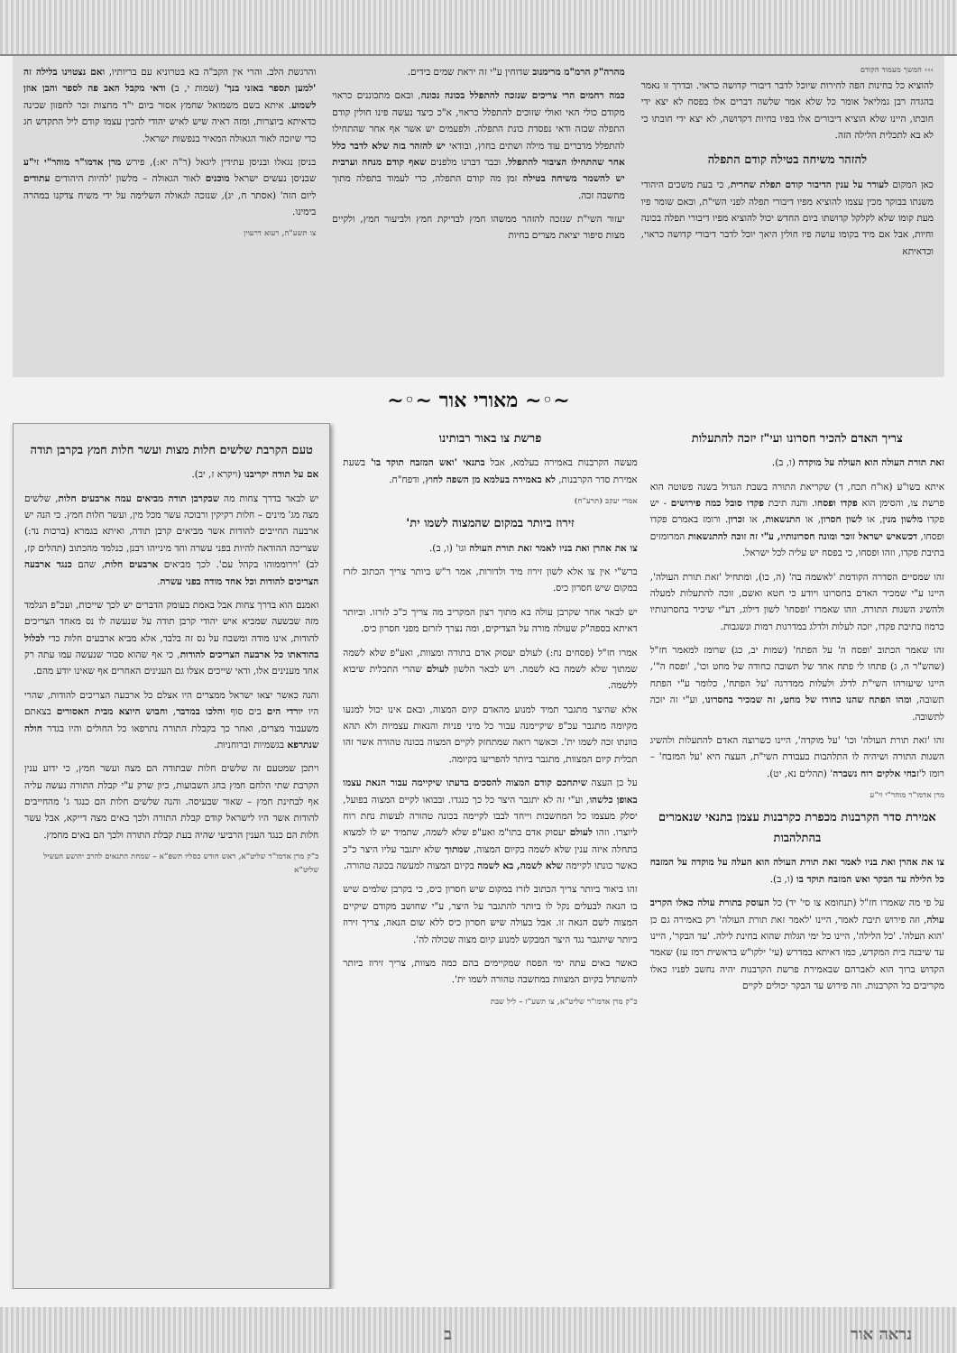››› המשך מעמוד הקודם
להוציא כל בחינות הפה לחירות שיוכל לדבר דיבורי קדושה כראוי. ובדרך זו נאמר בהגדה רבן גמליאל אומר כל שלא אמר שלשה דברים אלו בפסח לא יצא ידי חובתו, היינו שלא הוציא דיבורים אלו בפיו בחיות דקדושה, לא יצא ידי חובתו כי לא בא לתכלית הלילה הזה.
להזהר משיחה בטילה קודם התפלה
כאן המקום לעורר על ענין הדיבור קודם תפלת שחרית, כי בעת משכים היהודי משנתו בבוקר מכין עצמו להוציא מפיו דיבורי תפלה לפני השי"ת, ובאם שומר פיו מעת קומו שלא לקלקל קדושתו ביום החדש יכול להוציא מפיו דיבורי תפלה בכונה וחיות, אבל אם מיד בקומו עושה פיו חולין היאך יוכל לדבר דיבורי קדושה כראוי, וכדאיתא
מהרה"ק הרמ"מ מרימנוב שדוחין ע"י זה יראת שמים בידים.
כמה רחמים הרי צריכים שנזכה להתפלל בכונה נכונה, ובאם מתכוננים כראוי מקודם כולי האי ואולי שזוכים להתפלל כראוי, א"כ כיצד נעשה פינו חולין קודם התפלה שבזה ודאי נפסדת כונת התפלה. ולפעמים יש אשר אף אחר שהתחילו להתפלל מדברים עוד מילה ושתים בחוץ, ובודאי יש להזהר בזה שלא לדבר כלל אחר שהתחילו הציבור להתפלל. וכבר דברנו מלפנים שאף קודם מנחה וערבית יש להשמר משיחה בטילה זמן מה קודם התפלה, כדי לעמוד בתפלה מתוך מחשבה זכה.
יעזור השי"ת שנזכה להזהר ממשהו חמץ לבדיקת חמץ ולביעור חמץ, ולקיים מצות סיפור יציאת מצרים בחיות
והרגשת הלב. והרי אין הקב"ה בא בטרוניא עם בריותיו, ואם נצטוינו בלילה זה 'למען תספר באזני בנך' (שמות י, ב) ודאי מקבל האב פה לספר והבן אוזן לשמוע. איתא בשם משמואל שחמץ אסור ביום י"ד מחצות זכר לחפזון שכינה כדאיתא ביוצרות, ומזה ראיה שיש לאיש יהודי להכין עצמו קודם ליל התקדש חג כדי שיזכה לאור הגאולה המאיר בנפשות ישראל.
בניסן נגאלו ובניסן עתידין ליגאל (ר"ה יא:), פירש מרן אדמו"ר מוהר"י זי"ע שבניסן נעשים ישראל מוכנים לאור הגאולה – מלשון 'להיות היהודים עתודים ליום הזה' (אסתר ח, יג), שנזכה לגאולה השלימה על ידי משיח צדקנו במהרה בימינו.
צו תשע"ה, רעוא דרעוין
~◦~ מאורי אור ~◦~
צריך האדם להכיר חסרונו ועי"ז יזכה להתעלות
זאת תורת העולה הוא העולה על מוקדה (ו, ב).
איתא בשו"ע (או"ח תכח, ד) שקריאת התורה בשבת הגדול בשנה פשוטה הוא פרשת צו, והסימן הוא פקדו ופסחו. והנה תיבת פקדו סובל כמה פירושים - יש פקדו מלשון מנין, או לשון חסרון, או התנשאות, או זכרון. ורומז באמרם פקדו ופסחו, דכשאיש ישראל זוכר ומונה חסרונותיו, ע"י זה זוכה להתנשאות המרומזים בתיבת פקדו, וזהו ופסחו, כי בפסח יש עליה לכל ישראל.
זהו שמסיים הסדרה הקודמת 'לאשמה בה' (ה, כו), ומתחיל 'זאת תורת העולה', היינו ע"י שמכיר האדם בחסרונו ויודע כי חטא ואשם, זוכה להתעלות למעלה ולהשיג השגות התורה. וזהו שאמרו 'ופסחו' לשון דילוג, דע"י שיכיר בחסרונותיו כרמוז בתיבת פקדו, יזכה לעלות ולדלג במדרגות רמות ונשגבות.
זהו שאמר הכתוב 'ופסח ה' על הפתח' (שמות יב, כג) שרומז למאמר חז"ל (שהש"ר ה, ג) פתחו לי פתח אחד של תשובה כחודה של מחט וכו', 'ופסח ה"', היינו שיעזרהו השי"ת לדלג ולעלות ממדרגה 'על הפתח', כלומר ע"י הפתח תשובה, ומהו הפתח שהנו כחודו של מחט, זה שמכיר בחסרונו, וע"י זה יזכה לתשובה.
זהו 'זאת תורת העולה' וכו' 'על מוקדה', היינו כשרוצה האדם להתעלות ולהשיג השגות התורה ושיהיה לו התלהבות בעבודת השי"ת, העצה היא 'על המזבח' – רומז ל'זבחי אלקים רוח נשברה' (תהלים נא, יט).
מרן אדמו"ר מוהר"י זי"ע
אמירת סדר הקרבנות מכפרת כקרבנות עצמן בתנאי שנאמרים בהתלהבות
צו את אהרן ואת בניו לאמר זאת תורת העולה הוא העלה על מוקדה על המזבח כל הלילה עד הבקר ואש המזבח תוקד בו (ו, ב).
על פי מה שאמרו חז"ל (תנחומא צו סי' יד) כל העוסק בתורת עולה כאלו הקריב עולה, וזה פירוש תיבת לאמר, היינו 'לאמר זאת תורת העולה' רק באמירה גם כן 'הוא העלה'. 'כל הלילה', היינו כל ימי הגלות שהוא בחינת לילה. 'עד הבקר', היינו עד שיבנה בית המקדש, כמו דאיתא במדרש (עי' ילקו"ש בראשית רמז עז) שאמר הקדוש ברוך הוא לאברהם שבאמירת פרשת הקרבנות יהיה נחשב לפניו כאלו מקריבים כל הקרבנות. וזה פירוש עד הבקר יכולים לקיים
פרשת צו באור רבותינו
מעשה הקרבנות באמירה בעלמא, אבל בתנאי 'ואש המזבח תוקד בו' בשעת אמירת סדר הקרבנות, לא באמירה בעלמא מן השפה לחוץ, ודפח"ח.
אמרי יעקב (תרע"ח)
זירוז ביותר במקום שהמצוה לשמו ית'
צו את אהרן ואת בניו לאמר זאת תורת העולה וגו' (ו, ב).
ברש"י אין צו אלא לשון זירוז מיד ולדורות, אמר ר"ש ביותר צריך הכתוב לזרז במקום שיש חסרון כיס.
יש לבאר אחר שקרבן עולה בא מתוך רצון המקריב מה צריך כ"כ לזרזו. וביותר דאיתא בספה"ק שעולה מורה על הצדיקים, ומה נצרך לזרזם מפני חסרון כיס.
אמרו חז"ל (פסחים נח:) לעולם יעסוק אדם בתורה ומצוות, ואע"פ שלא לשמה שמתוך שלא לשמה בא לשמה. ויש לבאר הלשון לעולם שהרי התכלית שיבוא ללשמה.
אלא שהיצר מתגבר תמיד למנוע מהאדם קיום המצוה, ובאם אינו יכול למנעו מקיומה מתגבר עכ"פ שיקיימנה עבור כל מיני פניות והנאות עצמיות ולא תהא כוונתו זכה לשמו ית'. וכאשר רואה שמתחזק לקיים המצוה בכונה טהורה אשר זהו תכלית קיום המצוות, מתגבר ביותר להפריעו בקיומה.
על כן העצה שיתחכם קודם המצוה להסכים בדעתו שיקיימה עבור הנאת עצמו באופן כלשהו, וע"י זה לא יתגבר היצר כל כך כנגדו. ובבואו לקיים המצוה בפועל, יסלק מעצמו כל המחשבות וייחד לבבו לקיימה בכונה טהורה לעשות נחת רוח ליוצרו. וזהו לעולם יעסוק אדם בתו"מ ואע"פ שלא לשמה, שתמיד יש לו למצוא בתחלה איזה ענין שלא לשמה בקיום המצוה, שמתוך שלא יתגבר עליו היצר כ"כ כאשר כונתו לקיימה שלא לשמה, בא לשמה בקיום המצוה למעשה בכונה טהורה.
זהו ביאור ביותר צריך הכתוב לזרז במקום שיש חסרון כיס, כי בקרבן שלמים שיש בו הנאה לבעלים נקל לו ביותר להתגבר על היצר, ע"י שחושב מקודם שיקיים המצוה לשם הנאה זו. אבל בעולה שיש חסרון כיס ללא שום הנאה, צריך זירוז ביותר שיתגבר נגד היצר המבקש למנוע קיום מצוה שכולה לה'.
כאשר באים עתה ימי הפסח שמקיימים בהם כמה מצוות, צריך זירוז ביותר להשתדל בקיום המצוות במחשבה טהורה לשמו ית'.
כ"ק מרן אדמו"ר שליט"א, צו תשע"ז – ליל שבת
טעם הקרבת שלשים חלות מצות ועשר חלות חמץ בקרבן תודה
אם על תודה יקריבנו (ויקרא ז, יב).
יש לבאר בדרך צחות מה שבקרבן תודה מביאים עמה ארבעים חלות, שלשים מצה מג' מינים – חלות רקיקין ורבוכה עשר מכל מין, ועשר חלות חמץ. כי הנה יש ארבעה החייבים להודות אשר מביאים קרבן תודה, ואיתא בגמרא (ברכות נד:) שצריכה ההודאה להיות בפני עשרה וחד מינייהו רבנן, כנלמד מהכתוב (תהלים קז, לב) 'וירוממוהו בקהל עם'. לכך מביאים ארבעים חלות, שהם כנגד ארבעה הצריכים להודות וכל אחד מודה בפני עשרה.
ואמנם הוא בדרך צחות אבל באמת בעומק הדברים יש לכך שייכות, ועכ"פ הנלמד מזה שבשעה שמביא איש יהודי קרבן תודה על שנעשה לו נס מאחד הצריכים להודות, אינו מודה ומשבח על נס זה בלבד, אלא מביא ארבעים חלות כדי לכלול בהודאתו כל ארבעה הצריכים להודות, כי אף שהוא סבור שנעשה עמו עתה רק אחד מענינים אלו, ודאי שייכים אצלו גם הענינים האחרים אף שאינו יודע מהם.
והנה כאשר יצאו ישראל ממצרים היו אצלם כל ארבעה הצריכים להודות, שהרי היו יורדי הים בים סוף והלכו במדבר, וחבוש היוצא מבית האסורים בצאתם משעבוד מצרים, ואחר כך בקבלת התורה נתרפאו כל החולים והיו בגדר חולה שנתרפא בגשמיות וברוחניות.
ויתכן שמטעם זה שלשים חלות שבתודה הם מצה ועשר חמץ, כי ידוע ענין הקרבת שתי הלחם חמץ בחג השבועות, כיון שרק ע"י קבלת התורה נעשה עליה אף לבחינת חמץ – שאור שבעיסה. והנה שלשים חלות הם כנגד ג' מהחייבים להודות אשר היו לישראל קודם קבלת התורה ולכך באים מצה דייקא, אבל עשר חלות הם כנגד הענין הרביעי שהיה בעת קבלת התורה ולכך הם באים מחמץ.
כ"ק מרן אדמו"ר שליט"א, ראש חודש כסליו תשפ"א – שמחת התנאים להרב יהושע העשיל שליט"א
נראה אור ב